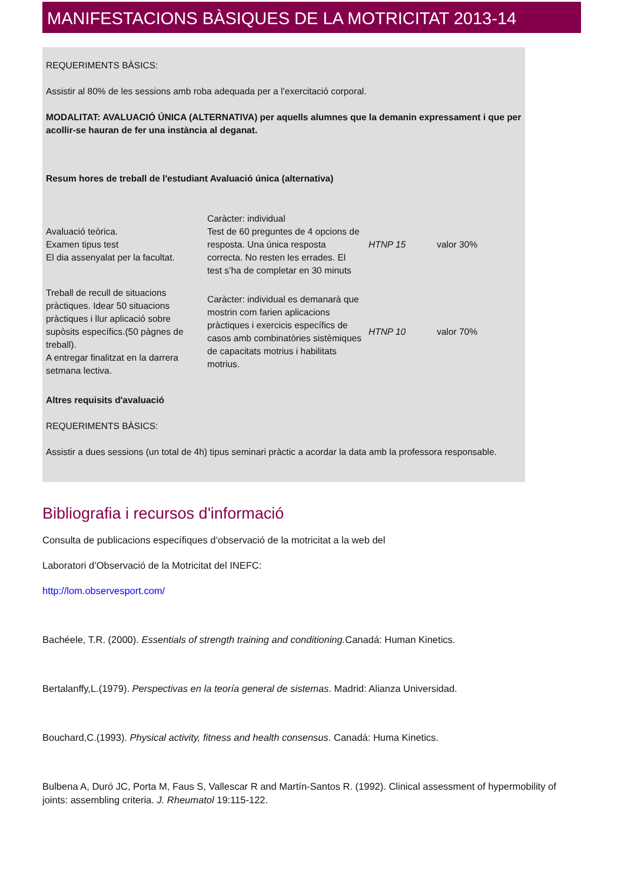MANIFESTACIONS BÀSIQUES DE LA MOTRICITAT 2013-14
REQUERIMENTS BÀSICS:
Assistir al 80% de les sessions amb roba adequada per a l’exercitació corporal.
MODALITAT: AVALUACIÓ ÚNICA (ALTERNATIVA) per aquells alumnes que la demanin expressament i que per acollir-se hauran de fer una instància al deganat.
Resum hores de treball de l'estudiant Avaluació única (alternativa)
| Avaluació teòrica. Examen tipus test El dia assenyalat per la facultat. | Caràcter: individual Test de 60 preguntes de 4 opcions de resposta. Una única resposta correcta. No resten les errades. El test s’ha de completar en 30 minuts | HTNP 15 | valor 30% |
| Treball de recull de situacions pràctiques. Idear 50 situacions pràctiques i llur aplicació sobre supòsits específics.(50 pàgnes de treball). A entregar finalitzat en la darrera setmana lectiva. | Caràcter: individual es demanarà que mostrin com farien aplicacions pràctiques i exercicis específics de casos amb combinatòries sistèmiques de capacitats motrius i habilitats motrius. | HTNP 10 | valor 70% |
Altres requisits d'avaluació
REQUERIMENTS BÀSICS:
Assistir a dues sessions (un total de 4h) tipus seminari pràctic a acordar la data amb la professora responsable.
Bibliografia i recursos d'informació
Consulta de publicacions específiques d’observació de la motricitat a la web del
Laboratori d’Observació de la Motricitat del INEFC:
http://lom.observesport.com/
Bachéele, T.R. (2000). Essentials of strength training and conditioning. Canadá: Human Kinetics.
Bertalanffy,L.(1979). Perspectivas en la teoría general de sistemas. Madrid: Alianza Universidad.
Bouchard,C.(1993). Physical activity, fitness and health consensus. Canadá: Huma Kinetics.
Bulbena A, Duró JC, Porta M, Faus S, Vallescar R and Martín-Santos R. (1992). Clinical assessment of hypermobility of joints: assembling criteria. J. Rheumatol 19:115-122.